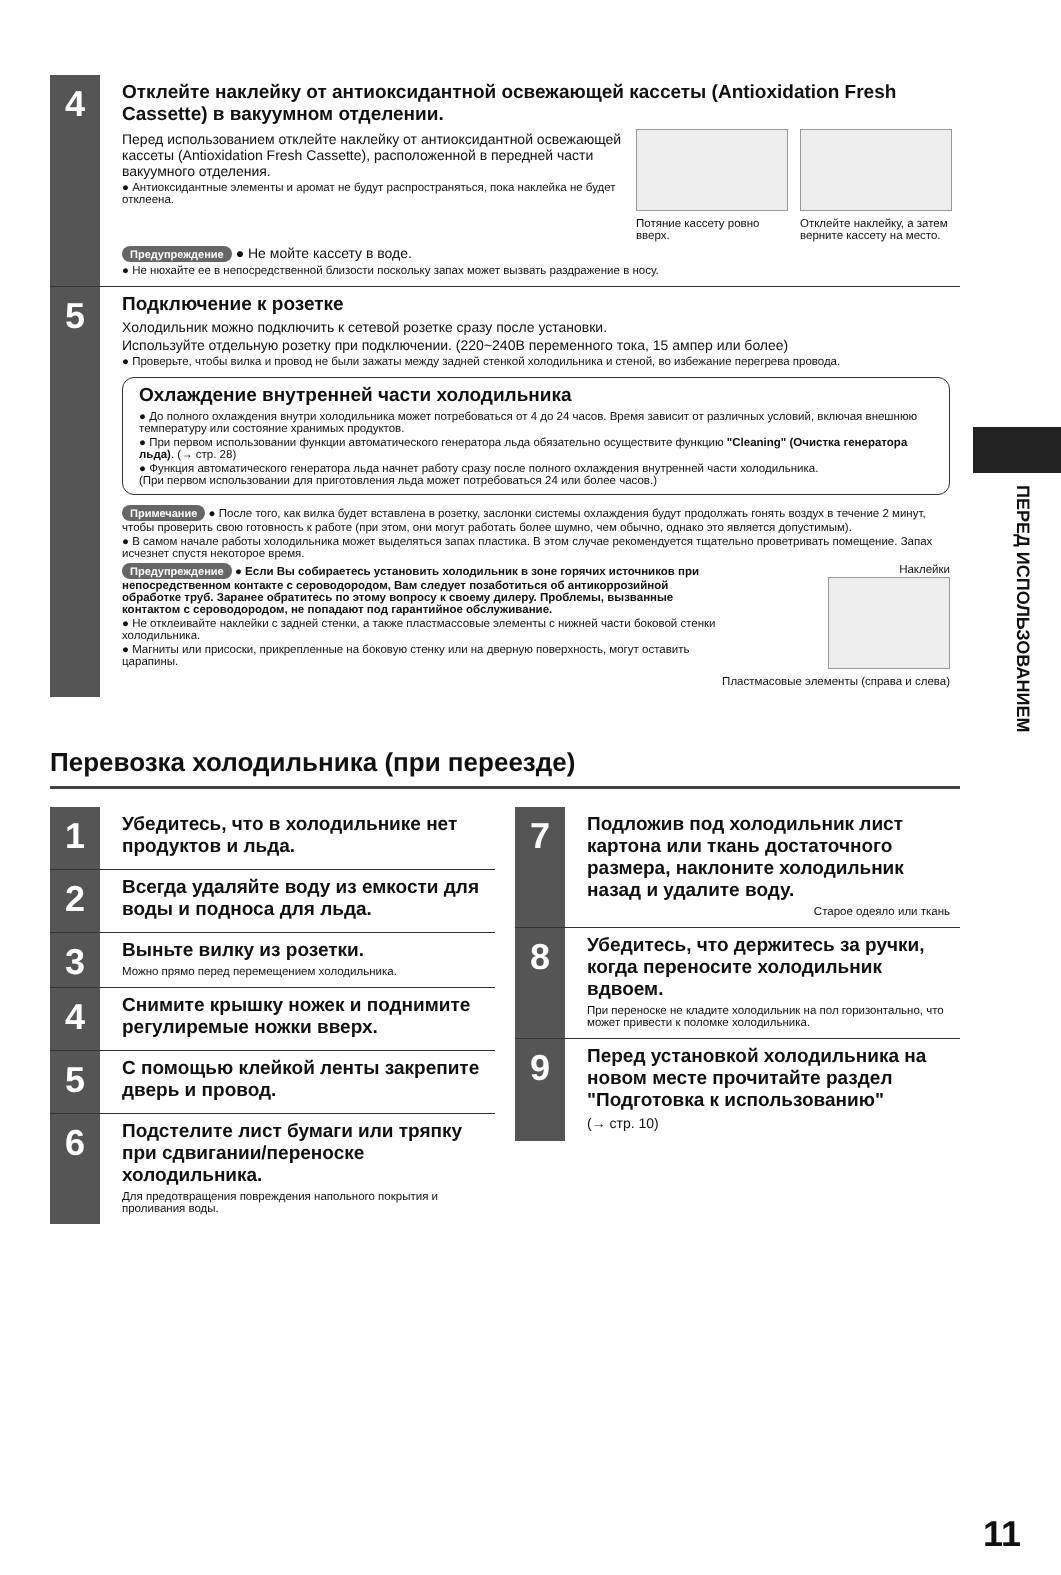4
Отклейте наклейку от антиоксидантной освежающей кассеты (Antioxidation Fresh Cassette) в вакуумном отделении.
Перед использованием отклейте наклейку от антиоксидантной освежающей кассеты (Antioxidation Fresh Cassette), расположенной в передней части вакуумного отделения.
● Антиоксидантные элементы и аромат не будут распространяться, пока наклейка не будет отклеена.
Потяние кассету ровно вверх.
Отклейте наклейку, а затем верните кассету на место.
Предупреждение ● Не мойте кассету в воде.
● Не нюхайте ее в непосредственной близости поскольку запах может вызвать раздражение в носу.
5
Подключение к розетке
Холодильник можно подключить к сетевой розетке сразу после установки.
Используйте отдельную розетку при подключении. (220~240В переменного тока, 15 ампер или более)
● Проверьте, чтобы вилка и провод не были зажаты между задней стенкой холодильника и стеной, во избежание перегрева провода.
Охлаждение внутренней части холодильника
● До полного охлаждения внутри холодильника может потребоваться от 4 до 24 часов. Время зависит от различных условий, включая внешнюю температуру или состояние хранимых продуктов.
● При первом использовании функции автоматического генератора льда обязательно осуществите функцию "Cleaning" (Очистка генератора льда). (→ стр. 28)
● Функция автоматического генератора льда начнет работу сразу после полного охлаждения внутренней части холодильника.
(При первом использовании для приготовления льда может потребоваться 24 или более часов.)
Примечание ● После того, как вилка будет вставлена в розетку, заслонки системы охлаждения будут продолжать гонять воздух в течение 2 минут, чтобы проверить свою готовность к работе (при этом, они могут работать более шумно, чем обычно, однако это является допустимым).
● В самом начале работы холодильника может выделяться запах пластика. В этом случае рекомендуется тщательно проветривать помещение. Запах исчезнет спустя некоторое время.
Предупреждение ● Если Вы собираетесь установить холодильник в зоне горячих источников при непосредственном контакте с сероводородом, Вам следует позаботиться об антикоррозийной обработке труб. Заранее обратитесь по этому вопросу к своему дилеру. Проблемы, вызванные контактом с сероводородом, не попадают под гарантийное обслуживание.
● Не отклеивайте наклейки с задней стенки, а также пластмассовые элементы с нижней части боковой стенки холодильника.
● Магниты или присоски, прикрепленные на боковую стенку или на дверную поверхность, могут оставить царапины.
Наклейки
Пластмасовые элементы (справа и слева)
ПЕРЕД ИСПОЛЬЗОВАНИЕМ
Перевозка холодильника (при переезде)
1
Убедитесь, что в холодильнике нет продуктов и льда.
2
Всегда удаляйте воду из емкости для воды и подноса для льда.
3
Выньте вилку из розетки.
Можно прямо перед перемещением холодильника.
4
Снимите крышку ножек и поднимите регулиремые ножки вверх.
5
С помощью клейкой ленты закрепите дверь и провод.
6
Подстелите лист бумаги или тряпку при сдвигании/переноске холодильника.
Для предотвращения повреждения напольного покрытия и проливания воды.
7
Подложив под холодильник лист картона или ткань достаточного размера, наклоните холодильник назад и удалите воду.
Старое одеяло или ткань
8
Убедитесь, что держитесь за ручки, когда переносите холодильник вдвоем.
При переноске не кладите холодильник на пол горизонтально, что может привести к поломке холодильника.
9
Перед установкой холодильника на новом месте прочитайте раздел "Подготовка к использованию"
(→ стр. 10)
11